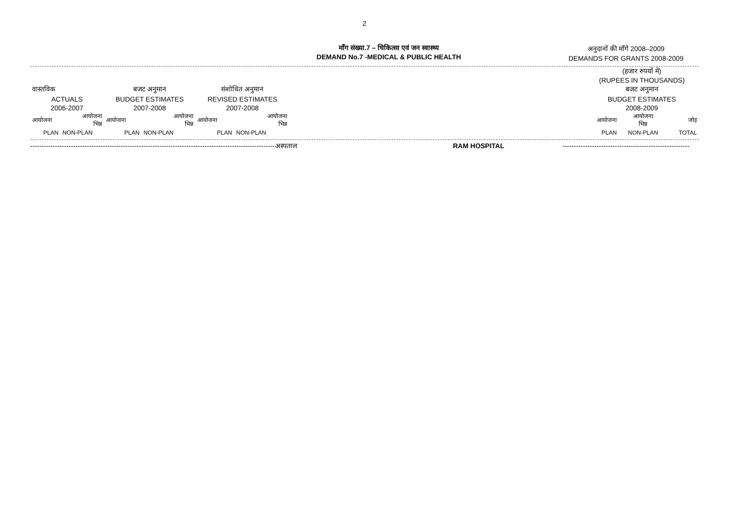2
माँग संख्या.7 – चिकित्सा एवं जन स्वास्थ्य
DEMAND No.7 -MEDICAL & PUBLIC HEALTH
अनुदानों की माँगें 2008–2009
DEMANDS FOR GRANTS 2008-2009
| | | | | | | | (हजार रुपयों में) (RUPEES IN THOUSANDS) | | |
| वास्तविक | | बजट अनुमान | | संशोधित अनुमान | | | बजट अनुमान | | |
| ACTUALS | | BUDGET ESTIMATES | | REVISED ESTIMATES | | | BUDGET ESTIMATES | | |
| 2006-2007 | | 2007-2008 | | 2007-2008 | | | 2008-2009 | | |
| आयोजना | आयोजना भिन्न | आयोजना | आयोजना भिन्न | आयोजना | आयोजना भिन्न | | आयोजना | आयोजना भिन्न | जोड़ |
| PLAN | NON-PLAN | PLAN | NON-PLAN | PLAN | NON-PLAN | | PLAN | NON-PLAN | TOTAL |
------------------------------------------------------------------------------------------------------------अस्पताल, RAM HOSPITAL --------------------------------------------------------